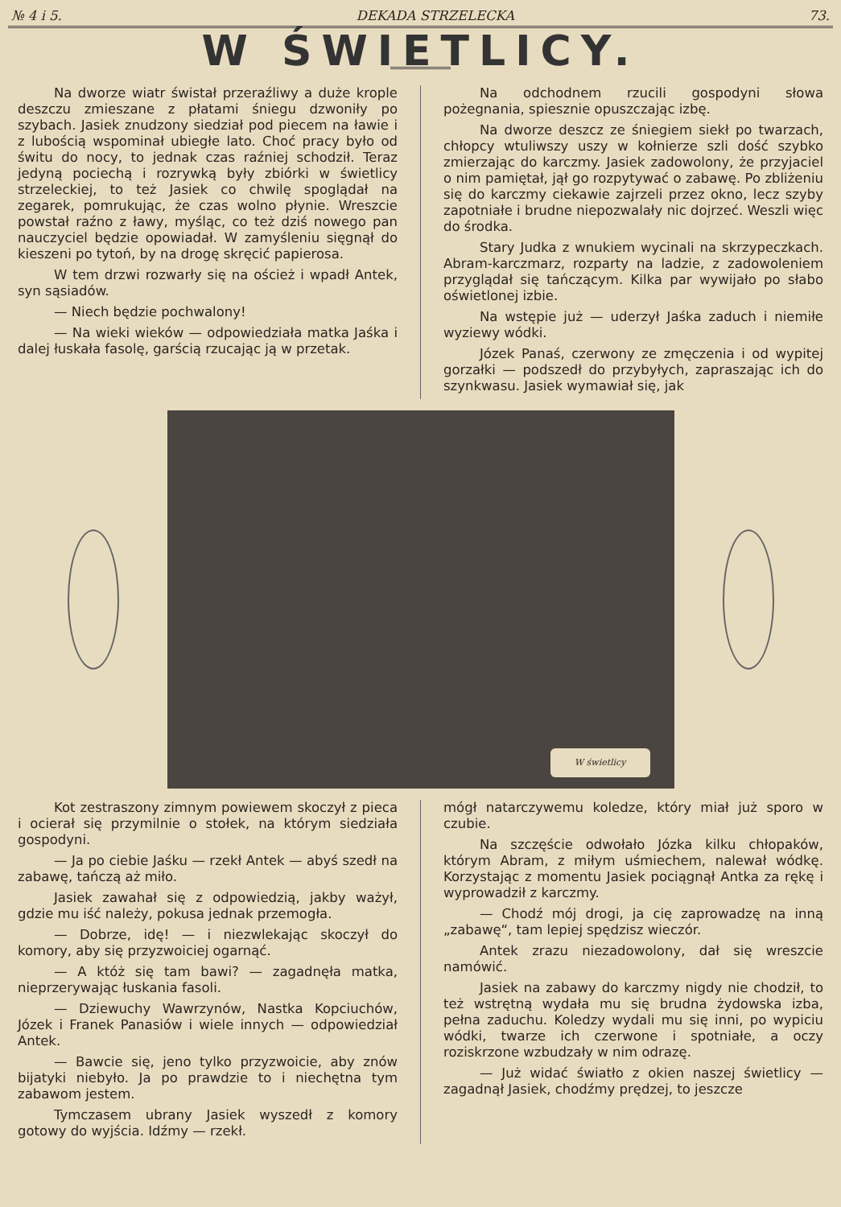№ 4 i 5. DEKADA STRZELECKA 73.
W ŚWIETLICY.
Na dworze wiatr świstał przeraźliwy a duże krople deszczu zmieszane z płatami śniegu dzwoniły po szybach. Jasiek znudzony siedział pod piecem na ławie i z lubością wspominał ubiegłe lato. Choć pracy było od świtu do nocy, to jednak czas raźniej schodził. Teraz jedyną pociechą i rozrywką były zbiórki w świetlicy strzeleckiej, to też Jasiek co chwilę spoglądał na zegarek, pomrukując, że czas wolno płynie. Wreszcie powstał raźno z ławy, myśląc, co też dziś nowego pan nauczyciel będzie opowiadał. W zamyśleniu sięgnął do kieszeni po tytoń, by na drogę skręcić papierosa.
W tem drzwi rozwarły się na oścież i wpadł Antek, syn sąsiadów.
— Niech będzie pochwalony!
— Na wieki wieków — odpowiedziała matka Jaśka i dalej łuskała fasolę, garścią rzucając ją w przetak.
Na odchodnem rzucili gospodyni słowa pożegnania, spiesznie opuszczając izbę.
Na dworze deszcz ze śniegiem siekł po twarzach, chłopcy wtuliwszy uszy w kołnierze szli dość szybko zmierzając do karczmy. Jasiek zadowolony, że przyjaciel o nim pamiętał, jął go rozpytywać o zabawę. Po zbliżeniu się do karczmy ciekawie zajrzeli przez okno, lecz szyby zapotniałe i brudne niepozwalały nic dojrzeć. Weszli więc do środka.
Stary Judka z wnukiem wycinali na skrzypeczkach. Abram-karczmarz, rozparty na ladzie, z zadowoleniem przyglądał się tańczącym. Kilka par wywijało po słabo oświetlonej izbie.
Na wstępie już — uderzył Jaśka zaduch i niemiłe wyziewy wódki.
Józek Panaś, czerwony ze zmęczenia i od wypitej gorzałki — podszedł do przybyłych, zapraszając ich do szynkwasu. Jasiek wymawiał się, jak
W świetlicy
Kot zestraszony zimnym powiewem skoczył z pieca i ocierał się przymilnie o stołek, na którym siedziała gospodyni.
— Ja po ciebie Jaśku — rzekł Antek — abyś szedł na zabawę, tańczą aż miło.
Jasiek zawahał się z odpowiedzią, jakby ważył, gdzie mu iść należy, pokusa jednak przemogła.
— Dobrze, idę! — i niezwlekając skoczył do komory, aby się przyzwoiciej ogarnąć.
— A któż się tam bawi? — zagadnęła matka, nieprzerywając łuskania fasoli.
— Dziewuchy Wawrzynów, Nastka Kopciuchów, Józek i Franek Panasiów i wiele innych — odpowiedział Antek.
— Bawcie się, jeno tylko przyzwoicie, aby znów bijatyki niebyło. Ja po prawdzie to i niechętna tym zabawom jestem.
Tymczasem ubrany Jasiek wyszedł z komory gotowy do wyjścia. Idźmy — rzekł.
mógł natarczywemu koledze, który miał już sporo w czubie.
Na szczęście odwołało Józka kilku chłopaków, którym Abram, z miłym uśmiechem, nalewał wódkę. Korzystając z momentu Jasiek pociągnął Antka za rękę i wyprowadził z karczmy.
— Chodź mój drogi, ja cię zaprowadzę na inną „zabawę“, tam lepiej spędzisz wieczór.
Antek zrazu niezadowolony, dał się wreszcie namówić.
Jasiek na zabawy do karczmy nigdy nie chodził, to też wstrętną wydała mu się brudna żydowska izba, pełna zaduchu. Koledzy wydali mu się inni, po wypiciu wódki, twarze ich czerwone i spotniałe, a oczy roziskrzone wzbudzały w nim odrazę.
— Już widać światło z okien naszej świetlicy — zagadnął Jasiek, chodźmy prędzej, to jeszcze